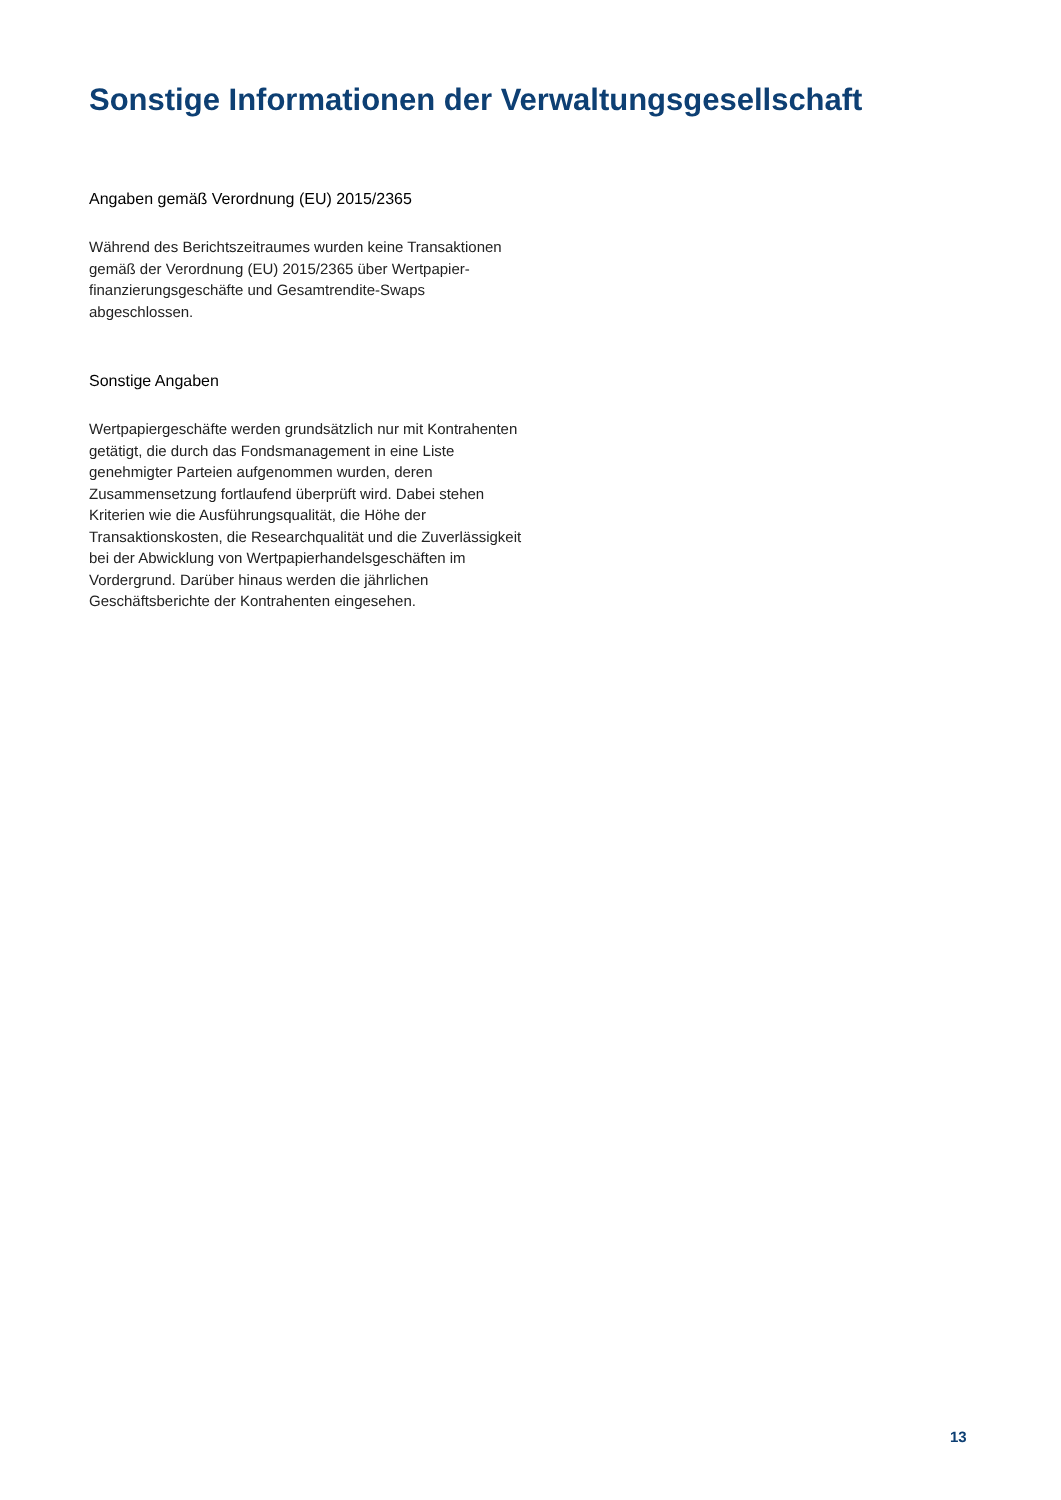Sonstige Informationen der Verwaltungsgesellschaft
Angaben gemäß Verordnung (EU) 2015/2365
Während des Berichtszeitraumes wurden keine Transaktionen gemäß der Verordnung (EU) 2015/2365 über Wertpapier-finanzierungsgeschäfte und Gesamtrendite-Swaps abgeschlossen.
Sonstige Angaben
Wertpapiergeschäfte werden grundsätzlich nur mit Kontrahenten getätigt, die durch das Fondsmanagement in eine Liste genehmigter Parteien aufgenommen wurden, deren Zusammensetzung fortlaufend überprüft wird. Dabei stehen Kriterien wie die Ausführungsqualität, die Höhe der Transaktionskosten, die Researchqualität und die Zuverlässigkeit bei der Abwicklung von Wertpapierhandelsgeschäften im Vordergrund. Darüber hinaus werden die jährlichen Geschäftsberichte der Kontrahenten eingesehen.
13